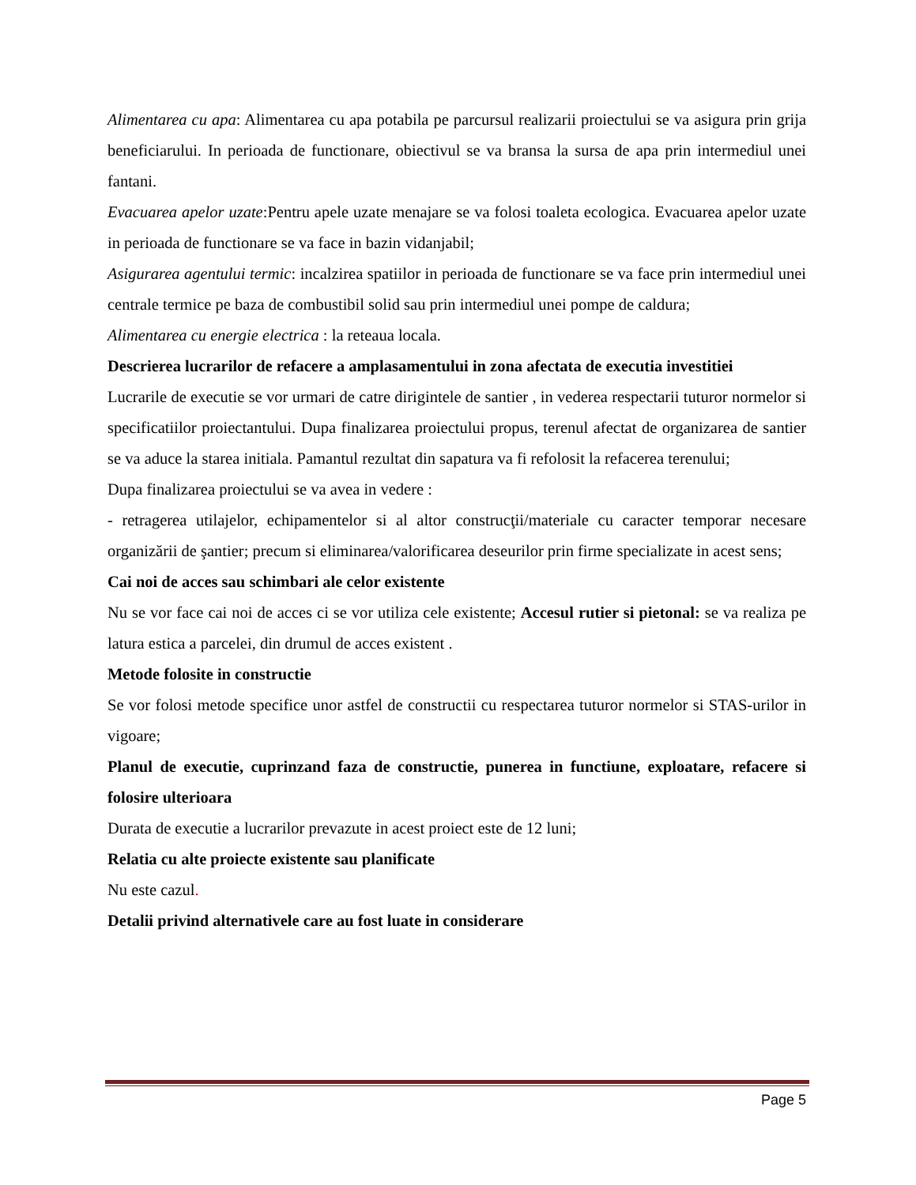Alimentarea cu apa: Alimentarea cu apa potabila pe parcursul realizarii proiectului se va asigura prin grija beneficiarului. In perioada de functionare, obiectivul se va bransa la sursa de apa prin intermediul unei fantani.
Evacuarea apelor uzate:Pentru apele uzate menajare se va folosi toaleta ecologica. Evacuarea apelor uzate in perioada de functionare se va face in bazin vidanjabil;
Asigurarea agentului termic: incalzirea spatiilor in perioada de functionare se va face prin intermediul unei centrale termice pe baza de combustibil solid sau prin intermediul unei pompe de caldura;
Alimentarea cu energie electrica : la reteaua locala.
Descrierea lucrarilor de refacere a amplasamentului in zona afectata de executia investitiei
Lucrarile de executie se vor urmari de catre dirigintele de santier , in vederea respectarii tuturor normelor si specificatiilor proiectantului. Dupa finalizarea proiectului propus, terenul afectat de organizarea de santier se va aduce la starea initiala. Pamantul rezultat din sapatura va fi refolosit la refacerea terenului;
Dupa finalizarea proiectului se va avea in vedere :
- retragerea utilajelor, echipamentelor si al altor construcţii/materiale cu caracter temporar necesare organizării de şantier; precum si eliminarea/valorificarea deseurilor prin firme specializate in acest sens;
Cai noi de acces sau schimbari ale celor existente
Nu se vor face cai noi de acces ci se vor utiliza cele existente; Accesul rutier si pietonal: se va realiza pe latura estica a parcelei, din drumul de acces existent .
Metode folosite in constructie
Se vor folosi metode specifice unor astfel de constructii cu respectarea tuturor normelor si STAS-urilor in vigoare;
Planul de executie, cuprinzand faza de constructie, punerea in functiune, exploatare, refacere si folosire ulterioara
Durata de executie a lucrarilor prevazute in acest proiect este de 12 luni;
Relatia cu alte proiecte existente sau planificate
Nu este cazul.
Detalii privind alternativele care au fost luate in considerare
Page 5